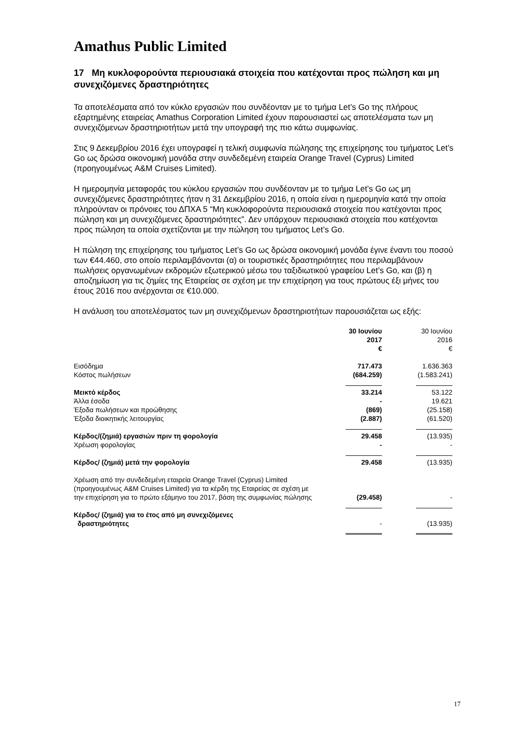Amathus Public Limited
17 Μη κυκλοφορούντα περιουσιακά στοιχεία που κατέχονται προς πώληση και μη συνεχιζόμενες δραστηριότητες
Τα αποτελέσματα από τον κύκλο εργασιών που συνδέονταν με το τμήμα Let’s Go της πλήρους εξαρτημένης εταιρείας Amathus Corporation Limited έχουν παρουσιαστεί ως αποτελέσματα των μη συνεχιζόμενων δραστηριοτήτων μετά την υπογραφή της πιο κάτω συμφωνίας.
Στις 9 Δεκεμβρίου 2016 έχει υπογραφεί η τελική συμφωνία πώλησης της επιχείρησης του τμήματος Let’s Go ως δρώσα οικονομική μονάδα στην συνδεδεμένη εταιρεία Orange Travel (Cyprus) Limited (προηγουμένως A&M Cruises Limited).
Η ημερομηνία μεταφοράς του κύκλου εργασιών που συνδέονταν με το τμήμα Let’s Go ως μη συνεχιζόμενες δραστηριότητες ήταν η 31 Δεκεμβρίου 2016, η οποία είναι η ημερομηνία κατά την οποία πληρούνταν οι πρόνοιες του ΔΠΧΑ 5 “Μη κυκλοφορούντα περιουσιακά στοιχεία που κατέχονται προς πώληση και μη συνεχιζόμενες δραστηριότητες”. Δεν υπάρχουν περιουσιακά στοιχεία που κατέχονται προς πώληση τα οποία σχετίζονται με την πώληση του τμήματος Let’s Go.
Η πώληση της επιχείρησης του τμήματος Let’s Go ως δρώσα οικονομική μονάδα έγινε έναντι του ποσού των €44.460, στο οποίο περιλαμβάνονται (α) οι τουριστικές δραστηριότητες που περιλαμβάνουν πωλήσεις οργανωμένων εκδρομών εξωτερικού μέσω του ταξιδιωτικού γραφείου Let’s Go, και (β) η αποζημίωση για τις ζημίες της Εταιρείας σε σχέση με την επιχείρηση για τους πρώτους έξι μήνες του έτους 2016 που ανέρχονται σε €10.000.
Η ανάλυση του αποτελέσματος των μη συνεχιζόμενων δραστηριοτήτων παρουσιάζεται ως εξής:
| | 30 Ιουνίου 2017 € | 30 Ιουνίου 2016 € |
| Εισόδημα | 717.473 | 1.636.363 |
| Κόστος πωλήσεων | (684.259) | (1.583.241) |
| Μεικτό κέρδος | 33.214 | 53.122 |
| Άλλα έσοδα | - | 19.621 |
| Έξοδα πωλήσεων και προώθησης | (869) | (25.158) |
| Έξοδα διοικητικής λειτουργίας | (2.887) | (61.520) |
| Κέρδος/(ζημιά) εργασιών πριν τη φορολογία | 29.458 | (13.935) |
| Χρέωση φορολογίας | - | - |
| Κέρδος/ (ζημιά) μετά την φορολογία | 29.458 | (13.935) |
| Χρέωση από την συνδεδεμένη εταιρεία Orange Travel (Cyprus) Limited (προηγουμένως A&M Cruises Limited) για τα κέρδη της Εταιρείας σε σχέση με την επιχείρηση για το πρώτο εξάμηνο του 2017, βάση της συμφωνίας πώλησης | (29.458) | - |
| Κέρδος/ (ζημιά) για το έτος από μη συνεχιζόμενες δραστηριότητες | - | (13.935) |
17